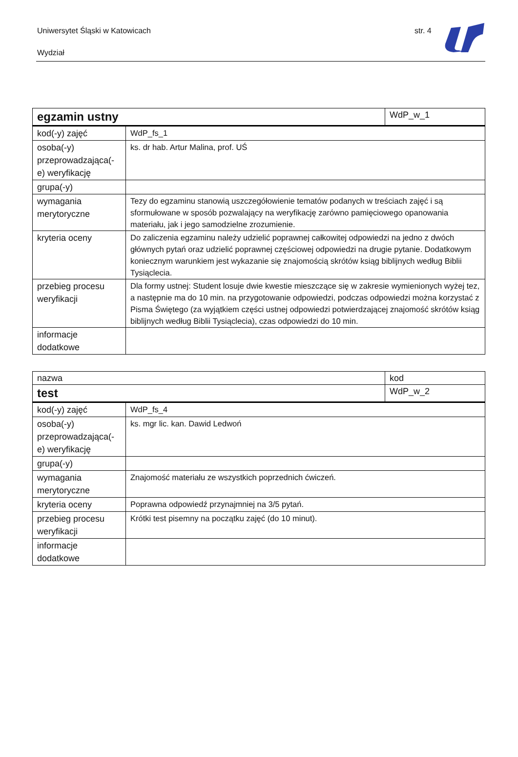Uniwersytet Śląski w Katowicach
str. 4
Wydział
| egzamin ustny | | WdP_w_1 |
| kod(-y) zajęć | WdP_fs_1 | |
| osoba(-y) przeprowadzająca(-e) weryfikację | ks. dr hab. Artur Malina, prof. UŚ | |
| grupa(-y) | | |
| wymagania merytoryczne | Tezy do egzaminu stanowią uszczegółowienie tematów podanych w treściach zajęć i są sformułowane w sposób pozwalający na weryfikację zarówno pamięciowego opanowania materiału, jak i jego samodzielne zrozumienie. | |
| kryteria oceny | Do zaliczenia egzaminu należy udzielić poprawnej całkowitej odpowiedzi na jedno z dwóch głównych pytań oraz udzielić poprawnej częściowej odpowiedzi na drugie pytanie. Dodatkowym koniecznym warunkiem jest wykazanie się znajomością skrótów ksiąg biblijnych według Biblii Tysiąclecia. | |
| przebieg procesu weryfikacji | Dla formy ustnej: Student losuje dwie kwestie mieszczące się w zakresie wymienionych wyżej tez, a następnie ma do 10 min. na przygotowanie odpowiedzi, podczas odpowiedzi można korzystać z Pisma Świętego (za wyjątkiem części ustnej odpowiedzi potwierdzającej znajomość skrótów ksiąg biblijnych według Biblii Tysiąclecia), czas odpowiedzi do 10 min. | |
| informacje dodatkowe | | |
| nazwa | | kod |
| test | | WdP_w_2 |
| kod(-y) zajęć | WdP_fs_4 | |
| osoba(-y) przeprowadzająca(-e) weryfikację | ks. mgr lic. kan. Dawid Ledwoń | |
| grupa(-y) | | |
| wymagania merytoryczne | Znajomość materiału ze wszystkich poprzednich ćwiczeń. | |
| kryteria oceny | Poprawna odpowiedź przynajmniej na 3/5 pytań. | |
| przebieg procesu weryfikacji | Krótki test pisemny na początku zajęć (do 10 minut). | |
| informacje dodatkowe | | |